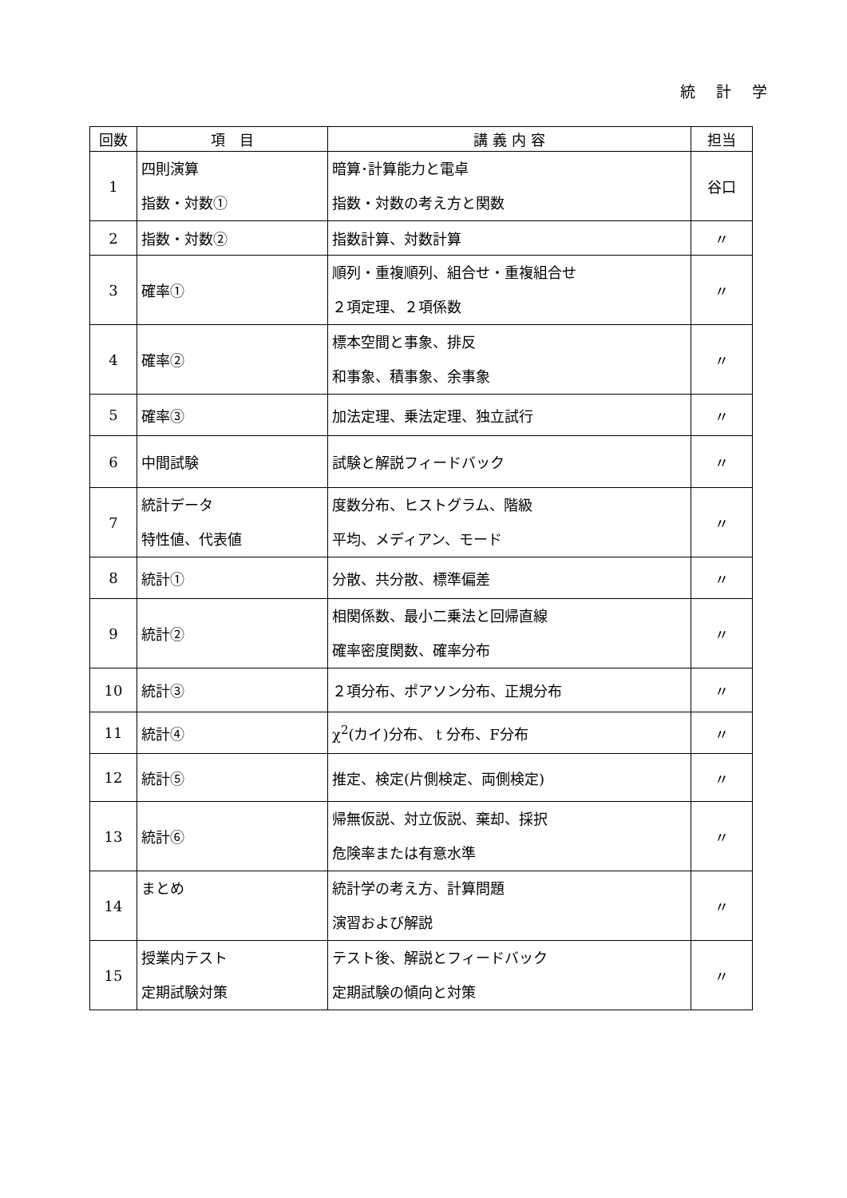統 計 学
| 回数 | 項 目 | 講 義 内 容 | 担当 |
| --- | --- | --- | --- |
| 1 | 四則演算 指数・対数① | 暗算･計算能力と電卓 指数・対数の考え方と関数 | 谷口 |
| 2 | 指数・対数② | 指数計算、対数計算 | 〃 |
| 3 | 確率① | 順列・重複順列、組合せ・重複組合せ ２項定理、２項係数 | 〃 |
| 4 | 確率② | 標本空間と事象、排反 和事象、積事象、余事象 | 〃 |
| 5 | 確率③ | 加法定理、乗法定理、独立試行 | 〃 |
| 6 | 中間試験 | 試験と解説フィードバック | 〃 |
| 7 | 統計データ 特性値、代表値 | 度数分布、ヒストグラム、階級 平均、メディアン、モード | 〃 |
| 8 | 統計① | 分散、共分散、標準偏差 | 〃 |
| 9 | 統計② | 相関係数、最小二乗法と回帰直線 確率密度関数、確率分布 | 〃 |
| 10 | 統計③ | ２項分布、ポアソン分布、正規分布 | 〃 |
| 11 | 統計④ | χ<sup>2</sup>(カイ)分布、 t 分布、F分布 | 〃 |
| 12 | 統計⑤ | 推定、検定(片側検定、両側検定) | 〃 |
| 13 | 統計⑥ | 帰無仮説、対立仮説、棄却、採択 危険率または有意水準 | 〃 |
| 14 | まとめ | 統計学の考え方、計算問題 演習および解説 | 〃 |
| 15 | 授業内テスト 定期試験対策 | テスト後、解説とフィードバック 定期試験の傾向と対策 | 〃 |